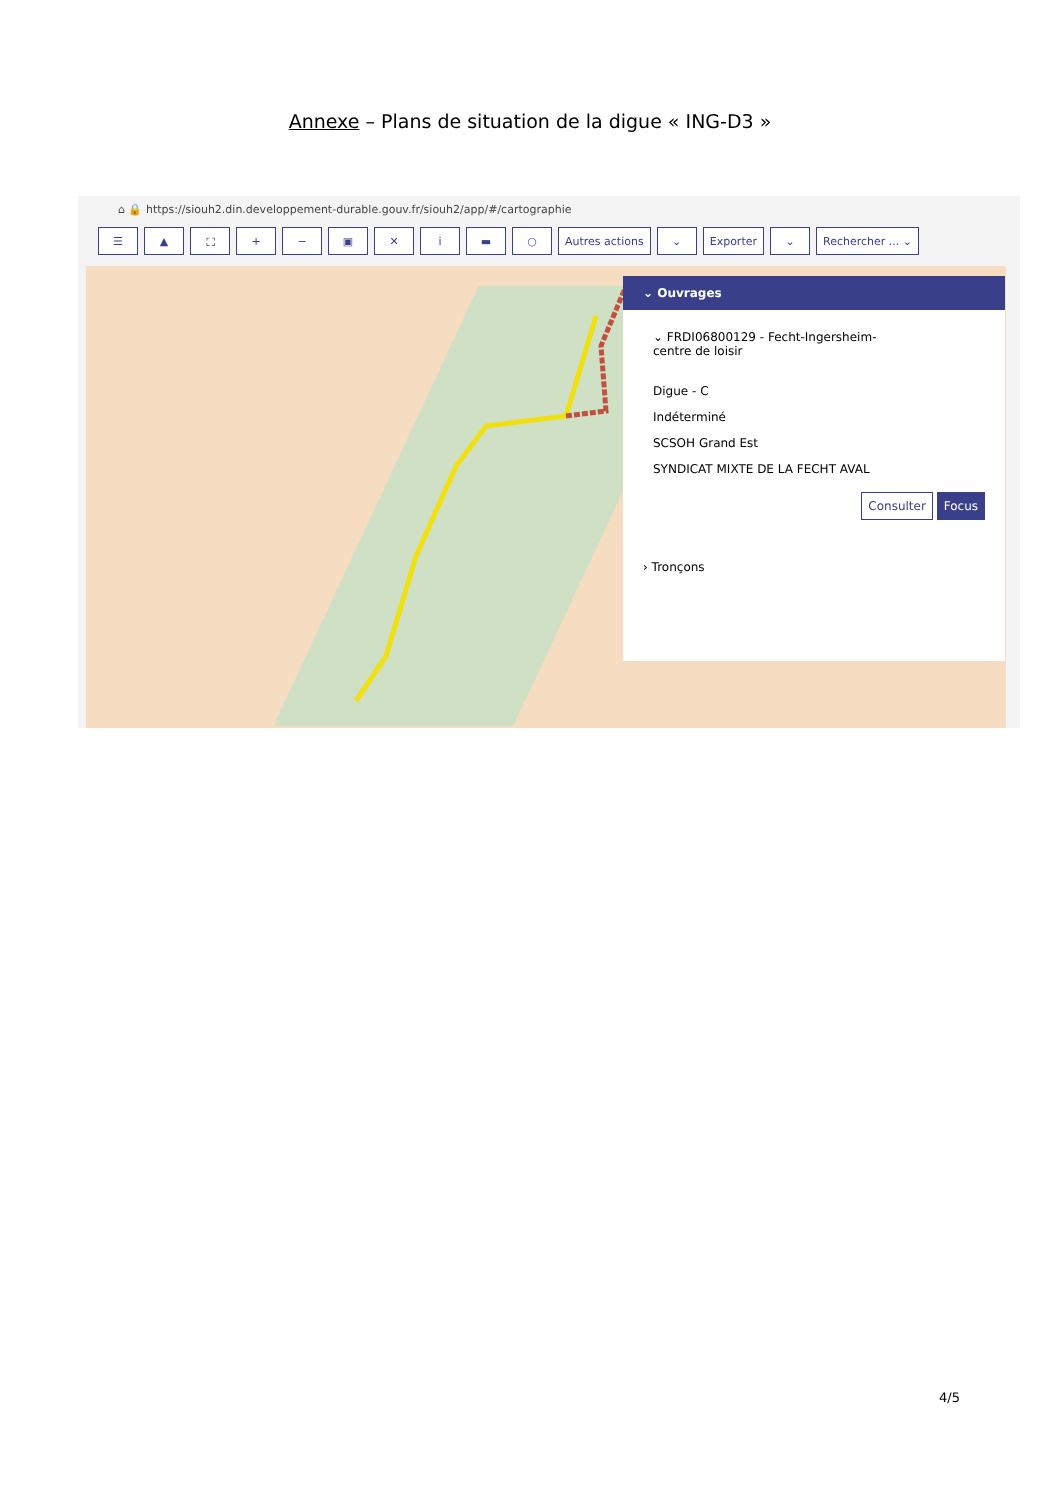Annexe – Plans de situation de la digue « ING-D3 »
⌂ 🔒 https://siouh2.din.developpement-durable.gouv.fr/siouh2/app/#/cartographie
☰ ▲ ⛶ + − ▣ ✕ i ▬ ○ Autres actions ⌄ Exporter ⌄ Rechercher ... ⌄
⌄ Ouvrages
⌄ FRDI06800129 - Fecht-Ingersheim-
centre de loisir
Digue - C
Indéterminé
SCSOH Grand Est
SYNDICAT MIXTE DE LA FECHT AVAL
Consulter Focus
› Tronçons
4/5